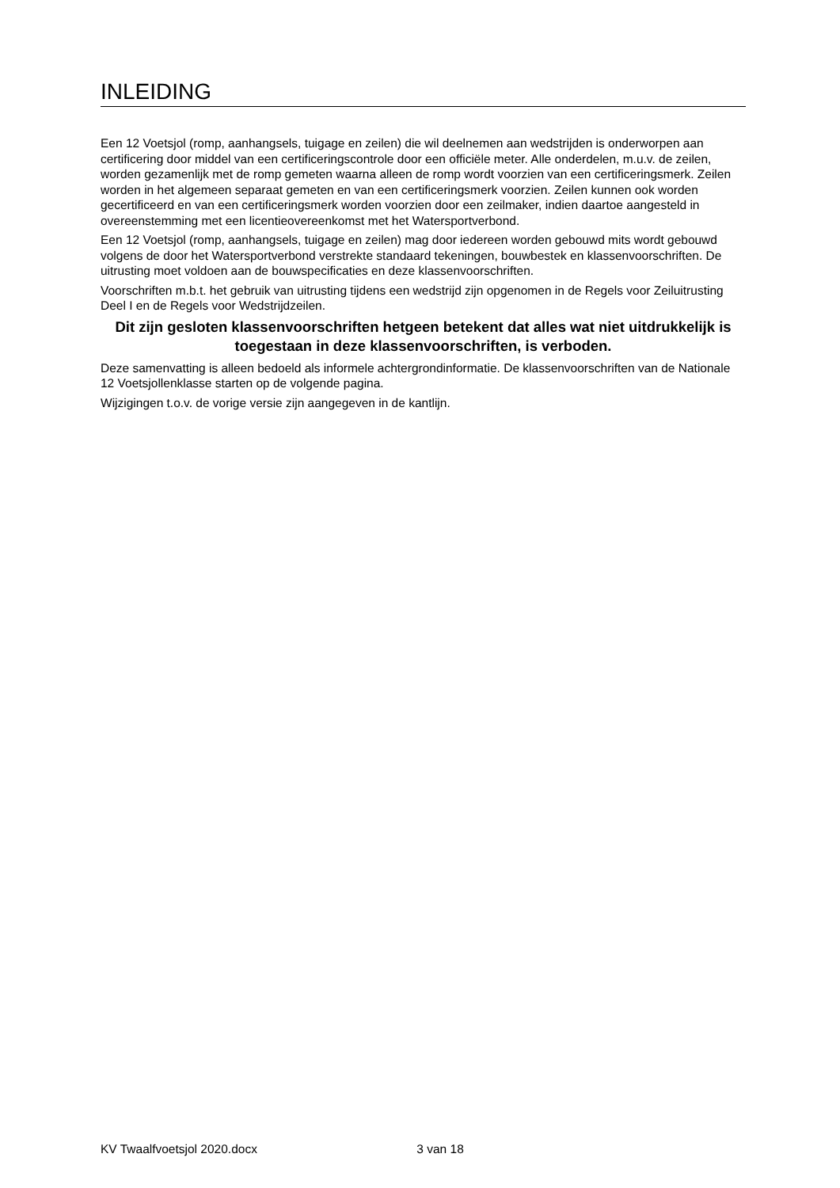INLEIDING
Een 12 Voetsjol (romp, aanhangsels, tuigage en zeilen) die wil deelnemen aan wedstrijden is onderworpen aan certificering door middel van een certificeringscontrole door een officiële meter. Alle onderdelen, m.u.v. de zeilen, worden gezamenlijk met de romp gemeten waarna alleen de romp wordt voorzien van een certificeringsmerk. Zeilen worden in het algemeen separaat gemeten en van een certificeringsmerk voorzien. Zeilen kunnen ook worden gecertificeerd en van een certificeringsmerk worden voorzien door een zeilmaker, indien daartoe aangesteld in overeenstemming met een licentieovereenkomst met het Watersportverbond.
Een 12 Voetsjol (romp, aanhangsels, tuigage en zeilen) mag door iedereen worden gebouwd mits wordt gebouwd volgens de door het Watersportverbond verstrekte standaard tekeningen, bouwbestek en klassenvoorschriften. De uitrusting moet voldoen aan de bouwspecificaties en deze klassenvoorschriften.
Voorschriften m.b.t. het gebruik van uitrusting tijdens een wedstrijd zijn opgenomen in de Regels voor Zeiluitrusting Deel I en de Regels voor Wedstrijdzeilen.
Dit zijn gesloten klassenvoorschriften hetgeen betekent dat alles wat niet uitdrukkelijk is toegestaan in deze klassenvoorschriften, is verboden.
Deze samenvatting is alleen bedoeld als informele achtergrondinformatie. De klassenvoorschriften van de Nationale 12 Voetsjollenklasse starten op de volgende pagina.
Wijzigingen t.o.v. de vorige versie zijn aangegeven in de kantlijn.
KV Twaalfvoetsjol 2020.docx 3 van 18